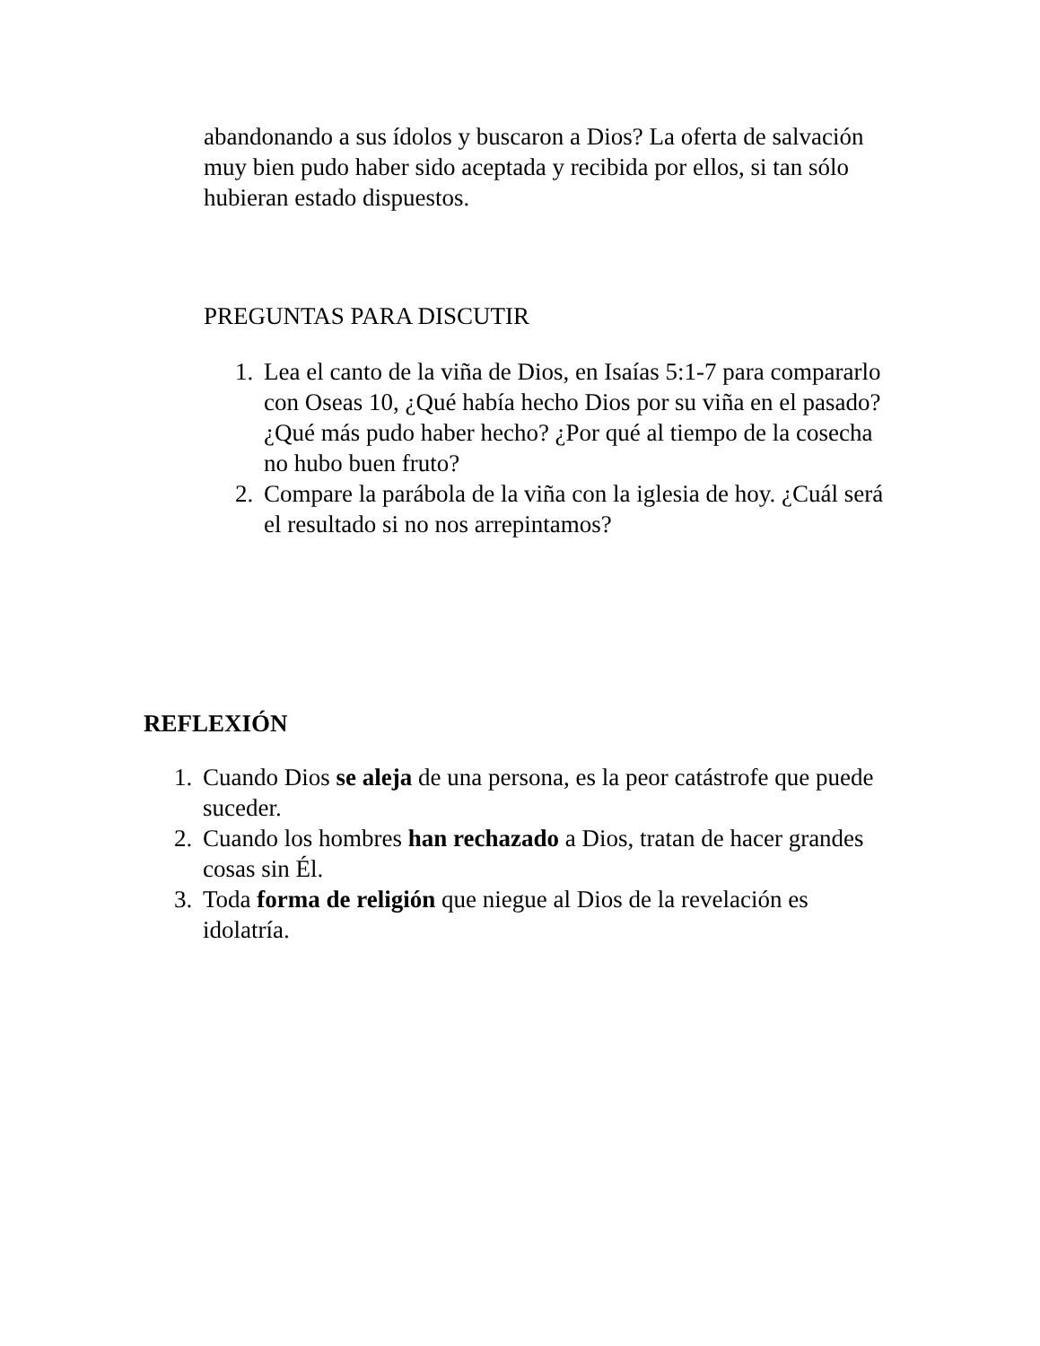abandonando a sus ídolos y buscaron a Dios? La oferta de salvación muy bien pudo haber sido aceptada y recibida por ellos, si tan sólo hubieran estado dispuestos.
PREGUNTAS PARA DISCUTIR
1. Lea el canto de la viña de Dios, en Isaías 5:1-7 para compararlo con Oseas 10, ¿Qué había hecho Dios por su viña en el pasado? ¿Qué más pudo haber hecho? ¿Por qué al tiempo de la cosecha no hubo buen fruto?
2. Compare la parábola de la viña con la iglesia de hoy. ¿Cuál será el resultado si no nos arrepintamos?
REFLEXIÓN
1. Cuando Dios se aleja de una persona, es la peor catástrofe que puede suceder.
2. Cuando los hombres han rechazado a Dios, tratan de hacer grandes cosas sin Él.
3. Toda forma de religión que niegue al Dios de la revelación es idolatría.